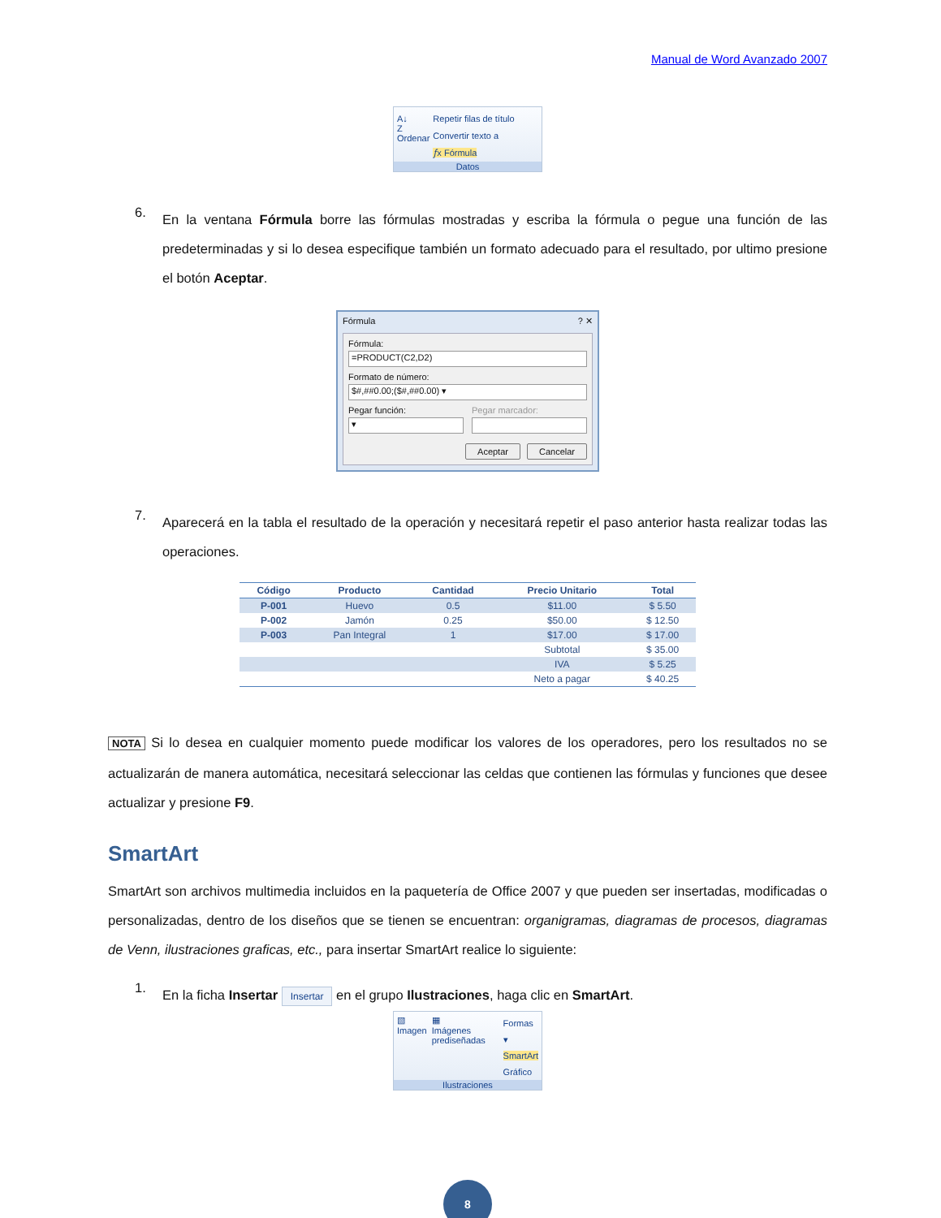Manual de Word Avanzado 2007
A↓
Z
Ordenar
Repetir filas de título
Convertir texto a
𝑓x Fórmula
Datos
6.
En la ventana Fórmula borre las fórmulas mostradas y escriba la fórmula o pegue una función de las predeterminadas y si lo desea especifique también un formato adecuado para el resultado, por ultimo presione el botón Aceptar.
Fórmula ? ✕
Fórmula:
=PRODUCT(C2,D2)
Formato de número:
$#,##0.00;($#,##0.00) ▾
Pegar función:
▾
Pegar marcador:
Aceptar Cancelar
7.
Aparecerá en la tabla el resultado de la operación y necesitará repetir el paso anterior hasta realizar todas las operaciones.
| Código | Producto | Cantidad | Precio Unitario | Total |
| --- | --- | --- | --- | --- |
| P-001 | Huevo | 0.5 | $11.00 | $ 5.50 |
| P-002 | Jamón | 0.25 | $50.00 | $ 12.50 |
| P-003 | Pan Integral | 1 | $17.00 | $ 17.00 |
| | | | Subtotal | $ 35.00 |
| | | | IVA | $ 5.25 |
| | | | Neto a pagar | $ 40.25 |
NOTA Si lo desea en cualquier momento puede modificar los valores de los operadores, pero los resultados no se actualizarán de manera automática, necesitará seleccionar las celdas que contienen las fórmulas y funciones que desee actualizar y presione F9.
SmartArt
SmartArt son archivos multimedia incluidos en la paquetería de Office 2007 y que pueden ser insertadas, modificadas o personalizadas, dentro de los diseños que se tienen se encuentran: organigramas, diagramas de procesos, diagramas de Venn, ilustraciones graficas, etc., para insertar SmartArt realice lo siguiente:
1.
En la ficha Insertar Insertar en el grupo Ilustraciones, haga clic en SmartArt.
▧
Imagen
▦
Imágenes prediseñadas
Formas ▾
SmartArt
Gráfico
Ilustraciones
8